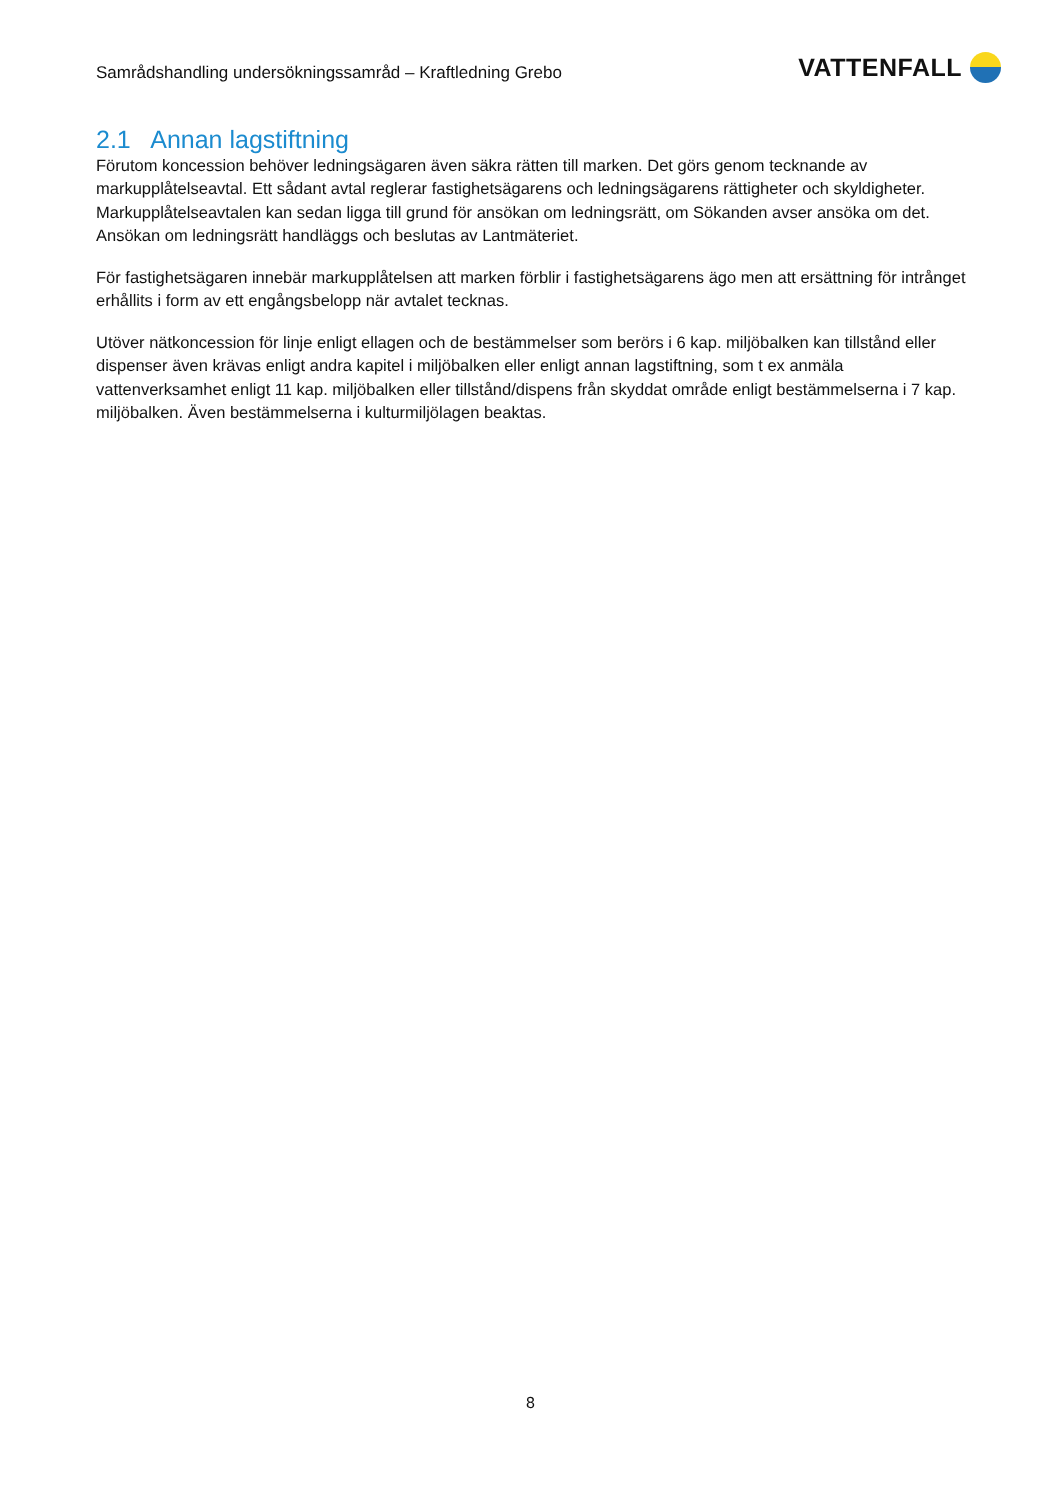Samrådshandling undersökningssamråd – Kraftledning Grebo
VATTENFALL
2.1 Annan lagstiftning
Förutom koncession behöver ledningsägaren även säkra rätten till marken. Det görs genom tecknande av markupplåtelseavtal. Ett sådant avtal reglerar fastighetsägarens och ledningsägarens rättigheter och skyldigheter. Markupplåtelseavtalen kan sedan ligga till grund för ansökan om ledningsrätt, om Sökanden avser ansöka om det. Ansökan om ledningsrätt handläggs och beslutas av Lantmäteriet.
För fastighetsägaren innebär markupplåtelsen att marken förblir i fastighetsägarens ägo men att ersättning för intrånget erhållits i form av ett engångsbelopp när avtalet tecknas.
Utöver nätkoncession för linje enligt ellagen och de bestämmelser som berörs i 6 kap. miljöbalken kan tillstånd eller dispenser även krävas enligt andra kapitel i miljöbalken eller enligt annan lagstiftning, som t ex anmäla vattenverksamhet enligt 11 kap. miljöbalken eller tillstånd/dispens från skyddat område enligt bestämmelserna i 7 kap. miljöbalken. Även bestämmelserna i kulturmiljölagen beaktas.
8